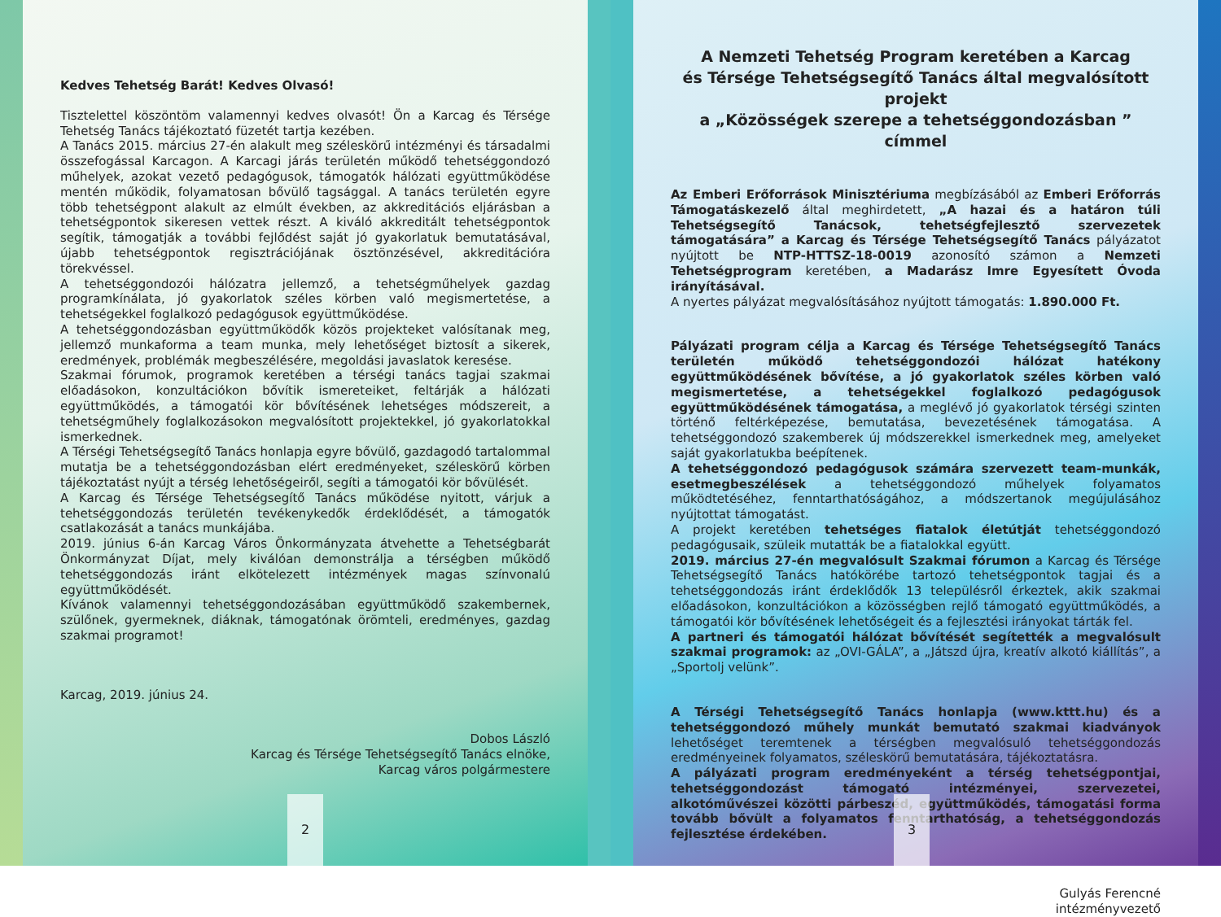Kedves Tehetség Barát! Kedves Olvasó!
Tisztelettel köszöntöm valamennyi kedves olvasót! Ön a Karcag és Térsége Tehetség Tanács tájékoztató füzetét tartja kezében.
A Tanács 2015. március 27-én alakult meg széleskörű intézményi és társadalmi összefogással Karcagon. A Karcagi járás területén működő tehetséggondozó műhelyek, azokat vezető pedagógusok, támogatók hálózati együttműködése mentén működik, folyamatosan bővülő tagsággal. A tanács területén egyre több tehetségpont alakult az elmúlt években, az akkreditációs eljárásban a tehetségpontok sikeresen vettek részt. A kiváló akkreditált tehetségpontok segítik, támogatják a további fejlődést saját jó gyakorlatuk bemutatásával, újabb tehetségpontok regisztrációjának ösztönzésével, akkreditációra törekvéssel.
A tehetséggondozói hálózatra jellemző, a tehetségműhelyek gazdag programkínálata, jó gyakorlatok széles körben való megismertetése, a tehetségekkel foglalkozó pedagógusok együttműködése.
A tehetséggondozásban együttműködők közös projekteket valósítanak meg, jellemző munkaforma a team munka, mely lehetőséget biztosít a sikerek, eredmények, problémák megbeszélésére, megoldási javaslatok keresése.
Szakmai fórumok, programok keretében a térségi tanács tagjai szakmai előadásokon, konzultációkon bővítik ismereteiket, feltárják a hálózati együttműködés, a támogatói kör bővítésének lehetséges módszereit, a tehetségműhely foglalkozásokon megvalósított projektekkel, jó gyakorlatokkal ismerkednek.
A Térségi Tehetségsegítő Tanács honlapja egyre bővülő, gazdagodó tartalommal mutatja be a tehetséggondozásban elért eredményeket, széleskörű körben tájékoztatást nyújt a térség lehetőségeiről, segíti a támogatói kör bővülését.
A Karcag és Térsége Tehetségsegítő Tanács működése nyitott, várjuk a tehetséggondozás területén tevékenykedők érdeklődését, a támogatók csatlakozását a tanács munkájába.
2019. június 6-án Karcag Város Önkormányzata átvehette a Tehetségbarát Önkormányzat Díjat, mely kiválóan demonstrálja a térségben működő tehetséggondozás iránt elkötelezett intézmények magas színvonalú együttműködését.
Kívánok valamennyi tehetséggondozásában együttműködő szakembernek, szülőnek, gyermeknek, diáknak, támogatónak örömteli, eredményes, gazdag szakmai programot!
Karcag, 2019. június 24.
Dobos László
Karcag és Térsége Tehetségsegítő Tanács elnöke,
Karcag város polgármestere
2
A Nemzeti Tehetség Program keretében a Karcag
és Térsége Tehetségsegítő Tanács által megvalósított projekt
a „Közösségek szerepe a tehetséggondozásban ” címmel
Az Emberi Erőforrások Minisztériuma megbízásából az Emberi Erőforrás Támogatáskezelő által meghirdetett, „A hazai és a határon túli Tehetségsegítő Tanácsok, tehetségfejlesztő szervezetek támogatására” a Karcag és Térsége Tehetségsegítő Tanács pályázatot nyújtott be NTP-HTTSZ-18-0019 azonosító számon a Nemzeti Tehetségprogram keretében, a Madarász Imre Egyesített Óvoda irányításával.
A nyertes pályázat megvalósításához nyújtott támogatás: 1.890.000 Ft.
Pályázati program célja a Karcag és Térsége Tehetségsegítő Tanács területén működő tehetséggondozói hálózat hatékony együttműködésének bővítése, a jó gyakorlatok széles körben való megismertetése, a tehetségekkel foglalkozó pedagógusok együttműködésének támogatása, a meglévő jó gyakorlatok térségi szinten történő feltérképezése, bemutatása, bevezetésének támogatása. A tehetséggondozó szakemberek új módszerekkel ismerkednek meg, amelyeket saját gyakorlatukba beépítenek.
A tehetséggondozó pedagógusok számára szervezett team-munkák, esetmegbeszélések a tehetséggondozó műhelyek folyamatos működtetéséhez, fenntarthatóságához, a módszertanok megújulásához nyújtottat támogatást.
A projekt keretében tehetséges fiatalok életútját tehetséggondozó pedagógusaik, szüleik mutatták be a fiatalokkal együtt.
2019. március 27-én megvalósult Szakmai fórumon a Karcag és Térsége Tehetségsegítő Tanács hatókörébe tartozó tehetségpontok tagjai és a tehetséggondozás iránt érdeklődők 13 településről érkeztek, akik szakmai előadásokon, konzultációkon a közösségben rejlő támogató együttműködés, a támogatói kör bővítésének lehetőségeit és a fejlesztési irányokat tárták fel.
A partneri és támogatói hálózat bővítését segítették a megvalósult szakmai programok: az „OVI-GÁLA”, a „Játszd újra, kreatív alkotó kiállítás”, a „Sportolj velünk”.
A Térségi Tehetségsegítő Tanács honlapja (www.kttt.hu) és a tehetséggondozó műhely munkát bemutató szakmai kiadványok lehetőséget teremtenek a térségben megvalósuló tehetséggondozás eredményeinek folyamatos, széleskörű bemutatására, tájékoztatásra.
A pályázati program eredményeként a térség tehetségpontjai, tehetséggondozást támogató intézményei, szervezetei, alkotóművészei közötti párbeszéd, együttműködés, támogatási forma tovább bővült a folyamatos fenntarthatóság, a tehetséggondozás fejlesztése érdekében.
Gulyás Ferencné
intézményvezető
3